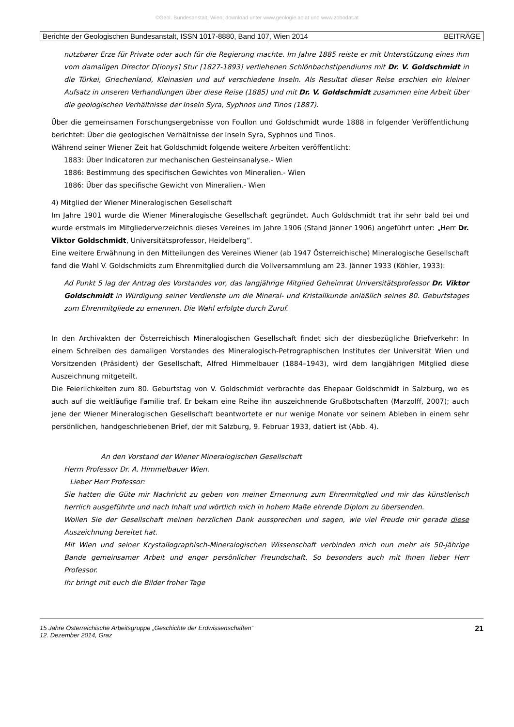©Geol. Bundesanstalt, Wien; download unter www.geologie.ac.at und www.zobodat.at
Berichte der Geologischen Bundesanstalt, ISSN 1017-8880, Band 107, Wien 2014 BEITRÄGE
nutzbarer Erze für Private oder auch für die Regierung machte. Im Jahre 1885 reiste er mit Unterstützung eines ihm vom damaligen Director D[ionys] Stur [1827-1893] verliehenen Schlönbachstipendiums mit Dr. V. Goldschmidt in die Türkei, Griechenland, Kleinasien und auf verschiedene Inseln. Als Resultat dieser Reise erschien ein kleiner Aufsatz in unseren Verhandlungen über diese Reise (1885) und mit Dr. V. Goldschmidt zusammen eine Arbeit über die geologischen Verhältnisse der Inseln Syra, Syphnos und Tinos (1887).
Über die gemeinsamen Forschungsergebnisse von Foullon und Goldschmidt wurde 1888 in folgender Veröffentlichung berichtet: Über die geologischen Verhältnisse der Inseln Syra, Syphnos und Tinos.
Während seiner Wiener Zeit hat Goldschmidt folgende weitere Arbeiten veröffentlicht:
1883: Über Indicatoren zur mechanischen Gesteinsanalyse.- Wien
1886: Bestimmung des specifischen Gewichtes von Mineralien.- Wien
1886: Über das specifische Gewicht von Mineralien.- Wien
4) Mitglied der Wiener Mineralogischen Gesellschaft
Im Jahre 1901 wurde die Wiener Mineralogische Gesellschaft gegründet. Auch Goldschmidt trat ihr sehr bald bei und wurde erstmals im Mitgliederverzeichnis dieses Vereines im Jahre 1906 (Stand Jänner 1906) angeführt unter: „Herr Dr. Viktor Goldschmidt, Universitätsprofessor, Heidelberg“.
Eine weitere Erwähnung in den Mitteilungen des Vereines Wiener (ab 1947 Österreichische) Mineralogische Gesellschaft fand die Wahl V. Goldschmidts zum Ehrenmitglied durch die Vollversammlung am 23. Jänner 1933 (Köhler, 1933):
Ad Punkt 5 lag der Antrag des Vorstandes vor, das langjährige Mitglied Geheimrat Universitätsprofessor Dr. Viktor Goldschmidt in Würdigung seiner Verdienste um die Mineral- und Kristallkunde anläßlich seines 80. Geburtstages zum Ehrenmitgliede zu ernennen. Die Wahl erfolgte durch Zuruf.
In den Archivakten der Österreichisch Mineralogischen Gesellschaft findet sich der diesbezügliche Briefverkehr: In einem Schreiben des damaligen Vorstandes des Mineralogisch-Petrographischen Institutes der Universität Wien und Vorsitzenden (Präsident) der Gesellschaft, Alfred Himmelbauer (1884–1943), wird dem langjährigen Mitglied diese Auszeichnung mitgeteilt.
Die Feierlichkeiten zum 80. Geburtstag von V. Goldschmidt verbrachte das Ehepaar Goldschmidt in Salzburg, wo es auch auf die weitläufige Familie traf. Er bekam eine Reihe ihn auszeichnende Grußbotschaften (Marzolff, 2007); auch jene der Wiener Mineralogischen Gesellschaft beantwortete er nur wenige Monate vor seinem Ableben in einem sehr persönlichen, handgeschriebenen Brief, der mit Salzburg, 9. Februar 1933, datiert ist (Abb. 4).
An den Vorstand der Wiener Mineralogischen Gesellschaft
Herrn Professor Dr. A. Himmelbauer Wien.
Lieber Herr Professor:
Sie hatten die Güte mir Nachricht zu geben von meiner Ernennung zum Ehrenmitglied und mir das künstlerisch herrlich ausgeführte und nach Inhalt und wörtlich mich in hohem Maße ehrende Diplom zu übersenden.
Wollen Sie der Gesellschaft meinen herzlichen Dank aussprechen und sagen, wie viel Freude mir gerade diese Auszeichnung bereitet hat.
Mit Wien und seiner Krystallographisch-Mineralogischen Wissenschaft verbinden mich nun mehr als 50-jährige Bande gemeinsamer Arbeit und enger persönlicher Freundschaft. So besonders auch mit Ihnen lieber Herr Professor.
Ihr bringt mit euch die Bilder froher Tage
15 Jahre Österreichische Arbeitsgruppe „Geschichte der Erdwissenschaften“
12. Dezember 2014, Graz 21